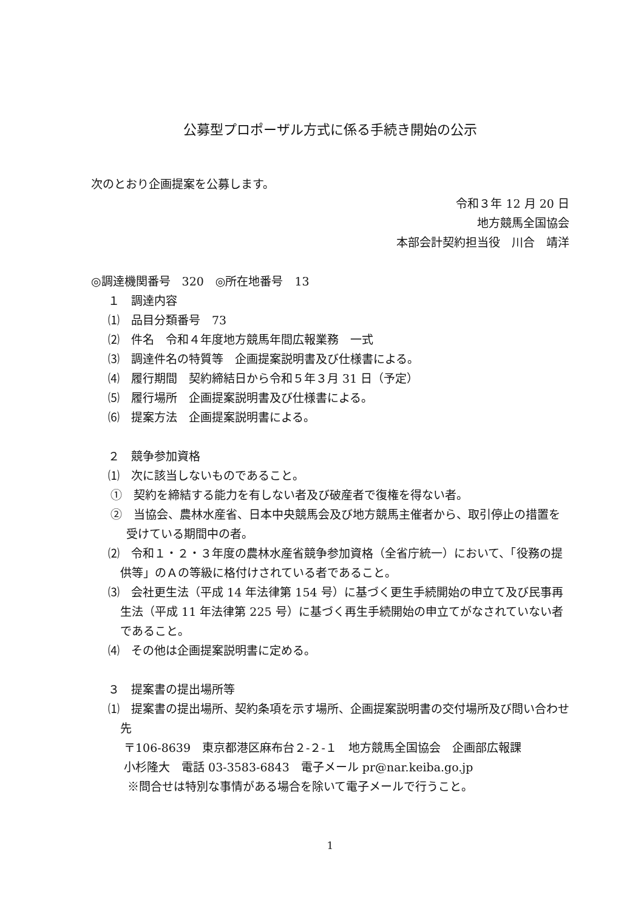公募型プロポーザル方式に係る手続き開始の公示
次のとおり企画提案を公募します。
令和３年 12 月 20 日
地方競馬全国協会
本部会計契約担当役　川合　靖洋
◎調達機関番号　320　◎所在地番号　13
１　調達内容
⑴　品目分類番号　73
⑵　件名　令和４年度地方競馬年間広報業務　一式
⑶　調達件名の特質等　企画提案説明書及び仕様書による。
⑷　履行期間　契約締結日から令和５年３月 31 日（予定）
⑸　履行場所　企画提案説明書及び仕様書による。
⑹　提案方法　企画提案説明書による。
２　競争参加資格
⑴　次に該当しないものであること。
①　契約を締結する能力を有しない者及び破産者で復権を得ない者。
②　当協会、農林水産省、日本中央競馬会及び地方競馬主催者から、取引停止の措置を受けている期間中の者。
⑵　令和１・２・３年度の農林水産省競争参加資格（全省庁統一）において、「役務の提供等」のＡの等級に格付けされている者であること。
⑶　会社更生法（平成 14 年法律第 154 号）に基づく更生手続開始の申立て及び民事再生法（平成 11 年法律第 225 号）に基づく再生手続開始の申立てがなされていない者であること。
⑷　その他は企画提案説明書に定める。
３　提案書の提出場所等
⑴　提案書の提出場所、契約条項を示す場所、企画提案説明書の交付場所及び問い合わせ先
〒106-8639　東京都港区麻布台２‐２‐１　地方競馬全国協会　企画部広報課
小杉隆大　電話 03‐3583‐6843　電子メール pr@nar.keiba.go.jp
※問合せは特別な事情がある場合を除いて電子メールで行うこと。
1